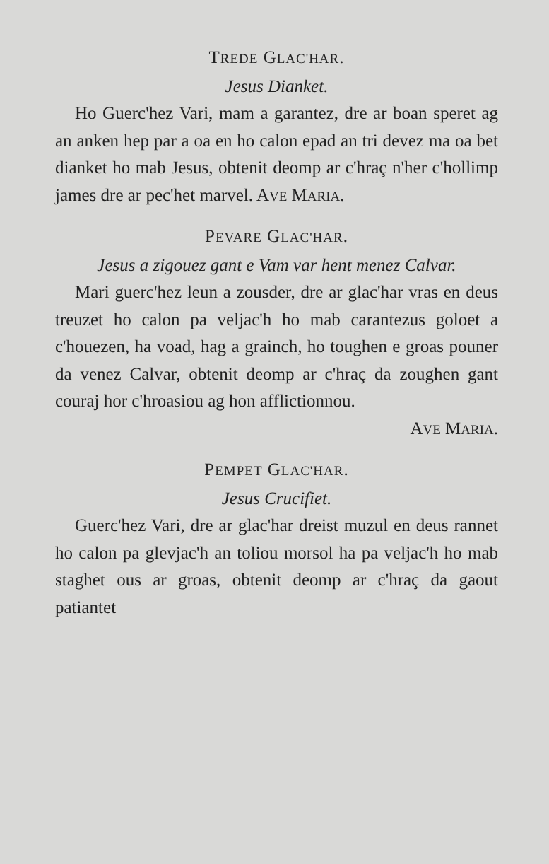TREDE GLAC'HAR.
Jesus Dianket.
Ho Guerc'hez Vari, mam a garantez, dre ar boan speret ag an anken hep par a oa en ho calon epad an tri devez ma oa bet dianket ho mab Jesus, obtenit deomp ar c'hraç n'her c'hollimp james dre ar pec'het marvel. AVE MARIA.
PEVARE GLAC'HAR.
Jesus a zigouez gant e Vam var hent menez Calvar.
Mari guerc'hez leun a zousder, dre ar glac'har vras en deus treuzet ho calon pa veljac'h ho mab carantezus goloet a c'houezen, ha voad, hag a grainch, ho toughen e groas pouner da venez Calvar, obtenit deomp ar c'hraç da zoughen gant couraj hor c'hroasiou ag hon afflictionnou.
AVE MARIA.
PEMPET GLAC'HAR.
Jesus Crucifiet.
Guerc'hez Vari, dre ar glac'har dreist muzul en deus rannet ho calon pa glevjac'h an toliou morsol ha pa veljac'h ho mab staghet ous ar groas, obtenit deomp ar c'hraç da gaout patiantet